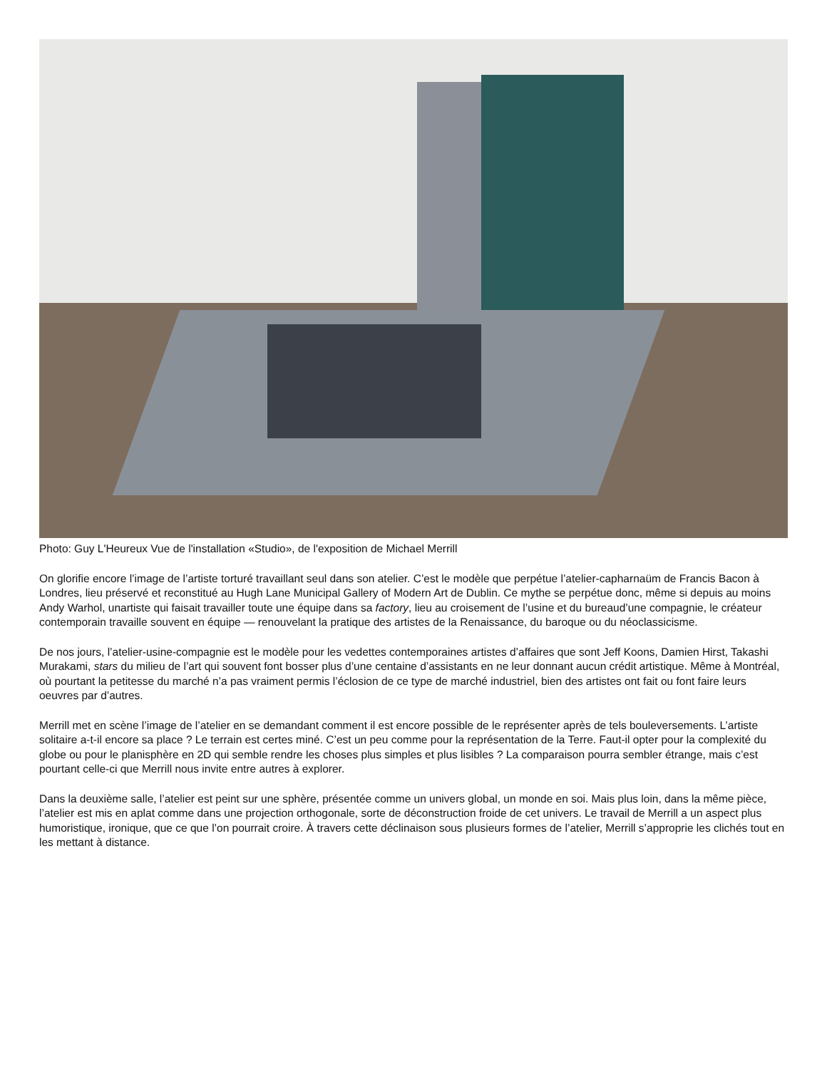Photo: Guy L'Heureux Vue de l'installation «Studio», de l'exposition de Michael Merrill
On glorifie encore l’image de l’artiste torturé travaillant seul dans son atelier. C’est le modèle que perpétue l’atelier-capharnaüm de Francis Bacon à Londres, lieu préservé et reconstitué au Hugh Lane Municipal Gallery of Modern Art de Dublin. Ce mythe se perpétue donc, même si depuis au moins Andy Warhol, unartiste qui faisait travailler toute une équipe dans sa factory, lieu au croisement de l’usine et du bureaud’une compagnie, le créateur contemporain travaille souvent en équipe — renouvelant la pratique des artistes de la Renaissance, du baroque ou du néoclassicisme.
De nos jours, l’atelier-usine-compagnie est le modèle pour les vedettes contemporaines artistes d’affaires que sont Jeff Koons, Damien Hirst, Takashi Murakami, stars du milieu de l’art qui souvent font bosser plus d’une centaine d’assistants en ne leur donnant aucun crédit artistique. Même à Montréal, où pourtant la petitesse du marché n’a pas vraiment permis l’éclosion de ce type de marché industriel, bien des artistes ont fait ou font faire leurs oeuvres par d’autres.
Merrill met en scène l’image de l’atelier en se demandant comment il est encore possible de le représenter après de tels bouleversements. L’artiste solitaire a-t-il encore sa place ? Le terrain est certes miné. C’est un peu comme pour la représentation de la Terre. Faut-il opter pour la complexité du globe ou pour le planisphère en 2D qui semble rendre les choses plus simples et plus lisibles ? La comparaison pourra sembler étrange, mais c’est pourtant celle-ci que Merrill nous invite entre autres à explorer.
Dans la deuxième salle, l’atelier est peint sur une sphère, présentée comme un univers global, un monde en soi. Mais plus loin, dans la même pièce, l’atelier est mis en aplat comme dans une projection orthogonale, sorte de déconstruction froide de cet univers. Le travail de Merrill a un aspect plus humoristique, ironique, que ce que l’on pourrait croire. À travers cette déclinaison sous plusieurs formes de l’atelier, Merrill s’approprie les clichés tout en les mettant à distance.